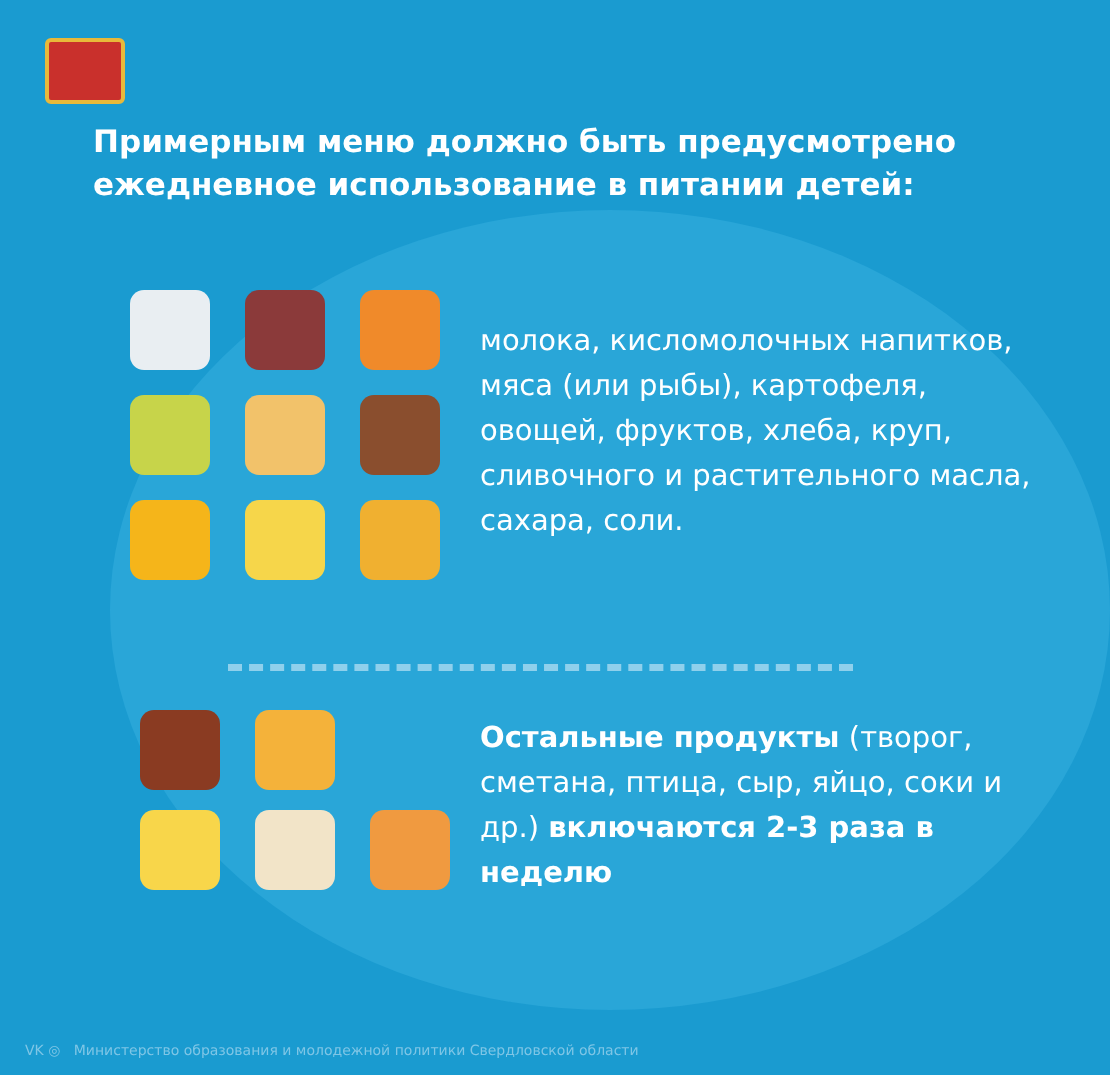Примерным меню должно быть предусмотрено ежедневное использование в питании детей:
молока, кисломолочных напитков, мяса (или рыбы), картофеля, овощей, фруктов, хлеба, круп, сливочного и растительного масла, сахара, соли.
Остальные продукты (творог, сметана, птица, сыр, яйцо, соки и др.) включаются 2-3 раза в неделю
VK ◎ Министерство образования и молодежной политики Свердловской области